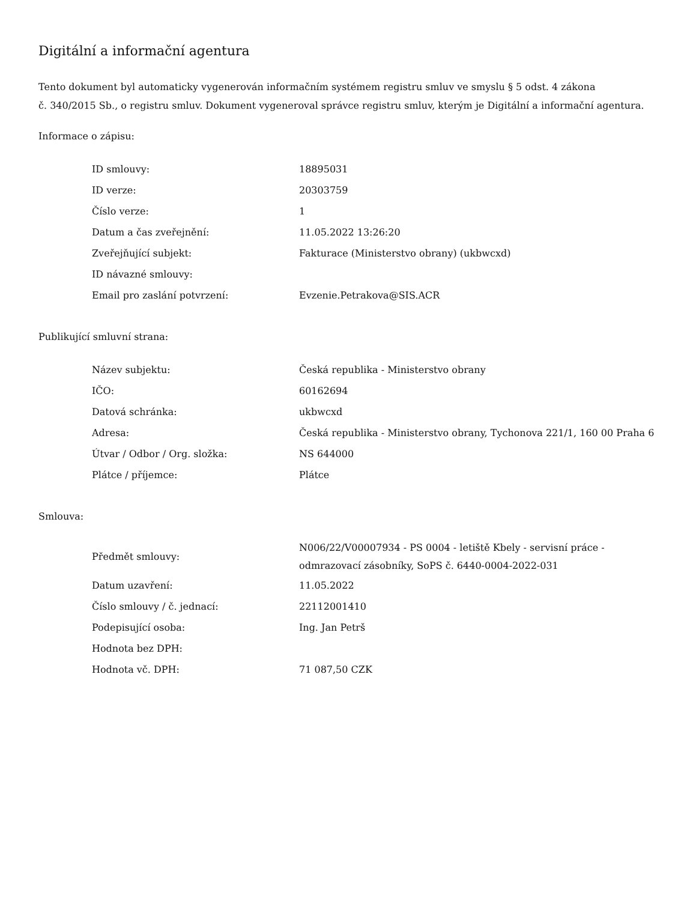Digitální a informační agentura
Tento dokument byl automaticky vygenerován informačním systémem registru smluv ve smyslu § 5 odst. 4 zákona
č. 340/2015 Sb., o registru smluv. Dokument vygeneroval správce registru smluv, kterým je Digitální a informační agentura.
Informace o zápisu:
| ID smlouvy: | 18895031 |
| ID verze: | 20303759 |
| Číslo verze: | 1 |
| Datum a čas zveřejnění: | 11.05.2022 13:26:20 |
| Zveřejňující subjekt: | Fakturace (Ministerstvo obrany) (ukbwcxd) |
| ID návazné smlouvy: | |
| Email pro zaslání potvrzení: | Evzenie.Petrakova@SIS.ACR |
Publikující smluvní strana:
| Název subjektu: | Česká republika - Ministerstvo obrany |
| IČO: | 60162694 |
| Datová schránka: | ukbwcxd |
| Adresa: | Česká republika - Ministerstvo obrany, Tychonova 221/1, 160 00 Praha 6 |
| Útvar / Odbor / Org. složka: | NS 644000 |
| Plátce / příjemce: | Plátce |
Smlouva:
| Předmět smlouvy: | N006/22/V00007934 - PS 0004 - letiště Kbely - servisní práce - odmrazovací zásobníky, SoPS č. 6440-0004-2022-031 |
| Datum uzavření: | 11.05.2022 |
| Číslo smlouvy / č. jednací: | 22112001410 |
| Podepisující osoba: | Ing. Jan Petrš |
| Hodnota bez DPH: | |
| Hodnota vč. DPH: | 71 087,50 CZK |